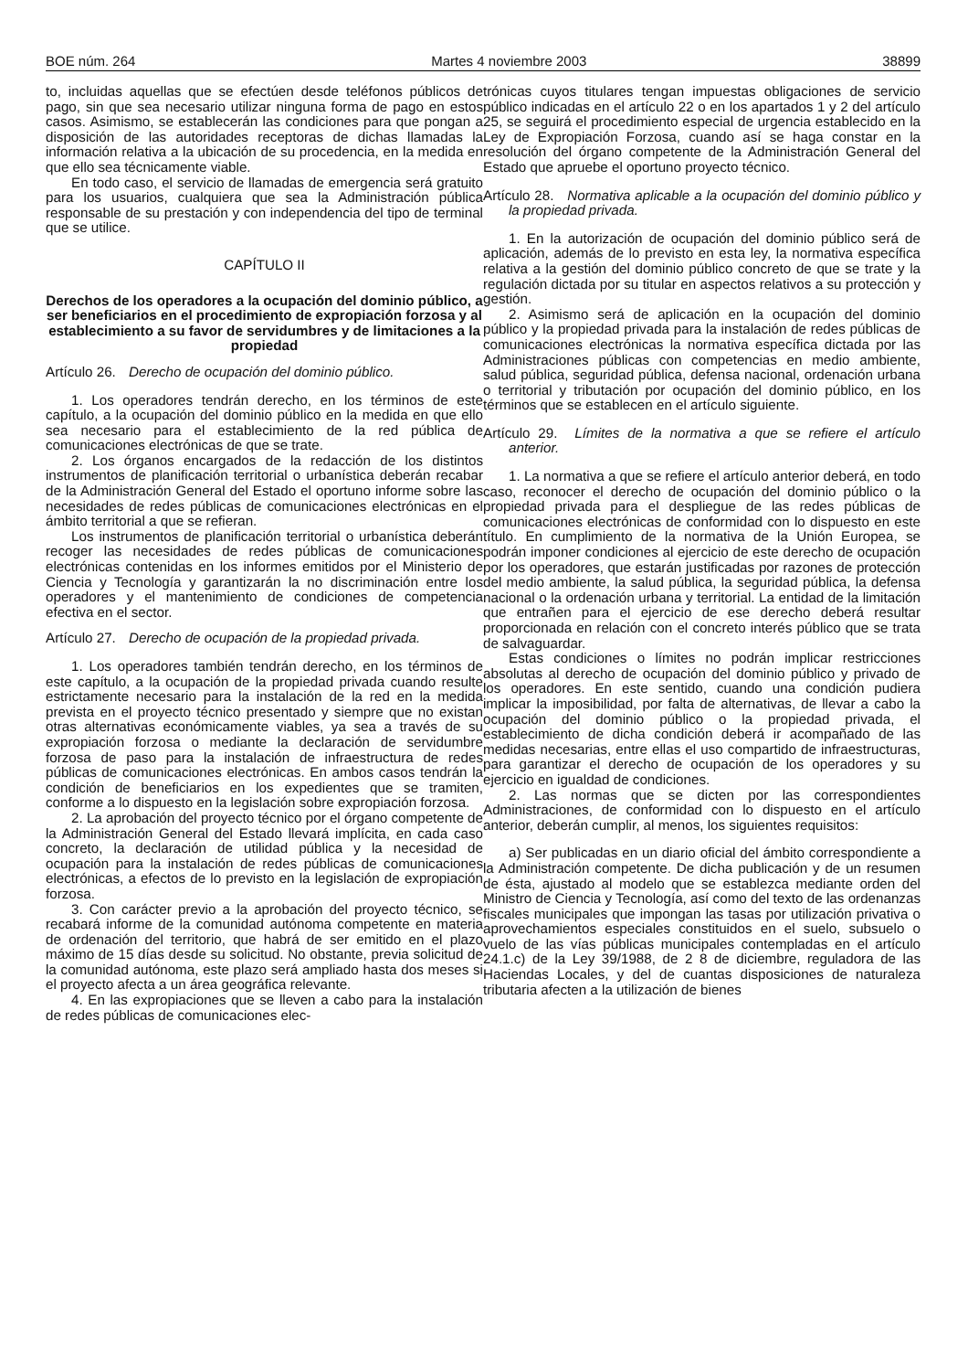BOE núm. 264 Martes 4 noviembre 2003 38899
to, incluidas aquellas que se efectúen desde teléfonos públicos de pago, sin que sea necesario utilizar ninguna forma de pago en estos casos. Asimismo, se establecerán las condiciones para que pongan a disposición de las autoridades receptoras de dichas llamadas la información relativa a la ubicación de su procedencia, en la medida en que ello sea técnicamente viable.
En todo caso, el servicio de llamadas de emergencia será gratuito para los usuarios, cualquiera que sea la Administración pública responsable de su prestación y con independencia del tipo de terminal que se utilice.
CAPÍTULO II
Derechos de los operadores a la ocupación del dominio público, a ser beneficiarios en el procedimiento de expropiación forzosa y al establecimiento a su favor de servidumbres y de limitaciones a la propiedad
Artículo 26. Derecho de ocupación del dominio público.
1. Los operadores tendrán derecho, en los términos de este capítulo, a la ocupación del dominio público en la medida en que ello sea necesario para el establecimiento de la red pública de comunicaciones electrónicas de que se trate.
2. Los órganos encargados de la redacción de los distintos instrumentos de planificación territorial o urbanística deberán recabar de la Administración General del Estado el oportuno informe sobre las necesidades de redes públicas de comunicaciones electrónicas en el ámbito territorial a que se refieran.
Los instrumentos de planificación territorial o urbanística deberán recoger las necesidades de redes públicas de comunicaciones electrónicas contenidas en los informes emitidos por el Ministerio de Ciencia y Tecnología y garantizarán la no discriminación entre los operadores y el mantenimiento de condiciones de competencia efectiva en el sector.
Artículo 27. Derecho de ocupación de la propiedad privada.
1. Los operadores también tendrán derecho, en los términos de este capítulo, a la ocupación de la propiedad privada cuando resulte estrictamente necesario para la instalación de la red en la medida prevista en el proyecto técnico presentado y siempre que no existan otras alternativas económicamente viables, ya sea a través de su expropiación forzosa o mediante la declaración de servidumbre forzosa de paso para la instalación de infraestructura de redes públicas de comunicaciones electrónicas. En ambos casos tendrán la condición de beneficiarios en los expedientes que se tramiten, conforme a lo dispuesto en la legislación sobre expropiación forzosa.
2. La aprobación del proyecto técnico por el órgano competente de la Administración General del Estado llevará implícita, en cada caso concreto, la declaración de utilidad pública y la necesidad de ocupación para la instalación de redes públicas de comunicaciones electrónicas, a efectos de lo previsto en la legislación de expropiación forzosa.
3. Con carácter previo a la aprobación del proyecto técnico, se recabará informe de la comunidad autónoma competente en materia de ordenación del territorio, que habrá de ser emitido en el plazo máximo de 15 días desde su solicitud. No obstante, previa solicitud de la comunidad autónoma, este plazo será ampliado hasta dos meses si el proyecto afecta a un área geográfica relevante.
4. En las expropiaciones que se lleven a cabo para la instalación de redes públicas de comunicaciones elec-
trónicas cuyos titulares tengan impuestas obligaciones de servicio público indicadas en el artículo 22 o en los apartados 1 y 2 del artículo 25, se seguirá el procedimiento especial de urgencia establecido en la Ley de Expropiación Forzosa, cuando así se haga constar en la resolución del órgano competente de la Administración General del Estado que apruebe el oportuno proyecto técnico.
Artículo 28. Normativa aplicable a la ocupación del dominio público y la propiedad privada.
1. En la autorización de ocupación del dominio público será de aplicación, además de lo previsto en esta ley, la normativa específica relativa a la gestión del dominio público concreto de que se trate y la regulación dictada por su titular en aspectos relativos a su protección y gestión.
2. Asimismo será de aplicación en la ocupación del dominio público y la propiedad privada para la instalación de redes públicas de comunicaciones electrónicas la normativa específica dictada por las Administraciones públicas con competencias en medio ambiente, salud pública, seguridad pública, defensa nacional, ordenación urbana o territorial y tributación por ocupación del dominio público, en los términos que se establecen en el artículo siguiente.
Artículo 29. Límites de la normativa a que se refiere el artículo anterior.
1. La normativa a que se refiere el artículo anterior deberá, en todo caso, reconocer el derecho de ocupación del dominio público o la propiedad privada para el despliegue de las redes públicas de comunicaciones electrónicas de conformidad con lo dispuesto en este título. En cumplimiento de la normativa de la Unión Europea, se podrán imponer condiciones al ejercicio de este derecho de ocupación por los operadores, que estarán justificadas por razones de protección del medio ambiente, la salud pública, la seguridad pública, la defensa nacional o la ordenación urbana y territorial. La entidad de la limitación que entrañen para el ejercicio de ese derecho deberá resultar proporcionada en relación con el concreto interés público que se trata de salvaguardar.
Estas condiciones o límites no podrán implicar restricciones absolutas al derecho de ocupación del dominio público y privado de los operadores. En este sentido, cuando una condición pudiera implicar la imposibilidad, por falta de alternativas, de llevar a cabo la ocupación del dominio público o la propiedad privada, el establecimiento de dicha condición deberá ir acompañado de las medidas necesarias, entre ellas el uso compartido de infraestructuras, para garantizar el derecho de ocupación de los operadores y su ejercicio en igualdad de condiciones.
2. Las normas que se dicten por las correspondientes Administraciones, de conformidad con lo dispuesto en el artículo anterior, deberán cumplir, al menos, los siguientes requisitos:
a) Ser publicadas en un diario oficial del ámbito correspondiente a la Administración competente. De dicha publicación y de un resumen de ésta, ajustado al modelo que se establezca mediante orden del Ministro de Ciencia y Tecnología, así como del texto de las ordenanzas fiscales municipales que impongan las tasas por utilización privativa o aprovechamientos especiales constituidos en el suelo, subsuelo o vuelo de las vías públicas municipales contempladas en el artículo 24.1.c) de la Ley 39/1988, de 2 8 de diciembre, reguladora de las Haciendas Locales, y del de cuantas disposiciones de naturaleza tributaria afecten a la utilización de bienes